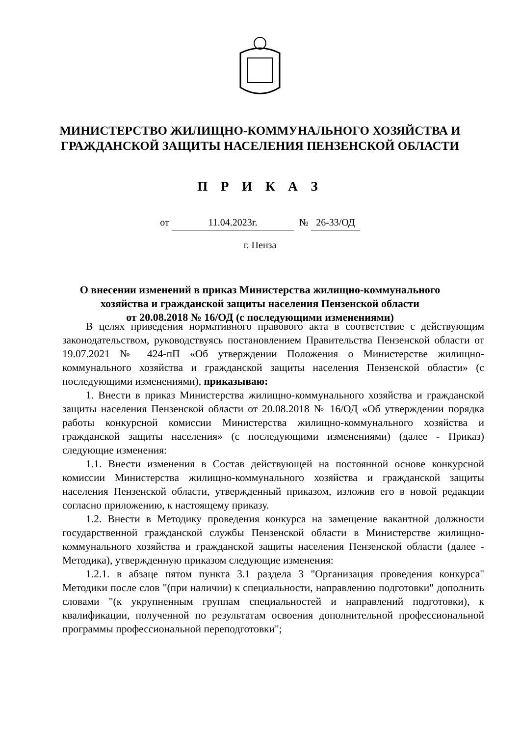МИНИСТЕРСТВО ЖИЛИЩНО-КОММУНАЛЬНОГО ХОЗЯЙСТВА И
ГРАЖДАНСКОЙ ЗАЩИТЫ НАСЕЛЕНИЯ ПЕНЗЕНСКОЙ ОБЛАСТИ
П Р И К А З
от 11.04.2023г. № 26-33/ОД
г. Пенза
О внесении изменений в приказ Министерства жилищно-коммунального
хозяйства и гражданской защиты населения Пензенской области
от 20.08.2018 № 16/ОД (с последующими изменениями)
В целях приведения нормативного правового акта в соответствие с действующим законодательством, руководствуясь постановлением Правительства Пензенской области от 19.07.2021 № 424-пП «Об утверждении Положения о Министерстве жилищно-коммунального хозяйства и гражданской защиты населения Пензенской области» (с последующими изменениями), приказываю:
1. Внести в приказ Министерства жилищно-коммунального хозяйства и гражданской защиты населения Пензенской области от 20.08.2018 № 16/ОД «Об утверждении порядка работы конкурсной комиссии Министерства жилищно-коммунального хозяйства и гражданской защиты населения» (с последующими изменениями) (далее - Приказ) следующие изменения:
1.1. Внести изменения в Состав действующей на постоянной основе конкурсной комиссии Министерства жилищно-коммунального хозяйства и гражданской защиты населения Пензенской области, утвержденный приказом, изложив его в новой редакции согласно приложению, к настоящему приказу.
1.2. Внести в Методику проведения конкурса на замещение вакантной должности государственной гражданской службы Пензенской области в Министерстве жилищно-коммунального хозяйства и гражданской защиты населения Пензенской области (далее - Методика), утвержденную приказом следующие изменения:
1.2.1. в абзаце пятом пункта 3.1 раздела 3 "Организация проведения конкурса" Методики после слов "(при наличии) к специальности, направлению подготовки" дополнить словами "(к укрупненным группам специальностей и направлений подготовки), к квалификации, полученной по результатам освоения дополнительной профессиональной программы профессиональной переподготовки";